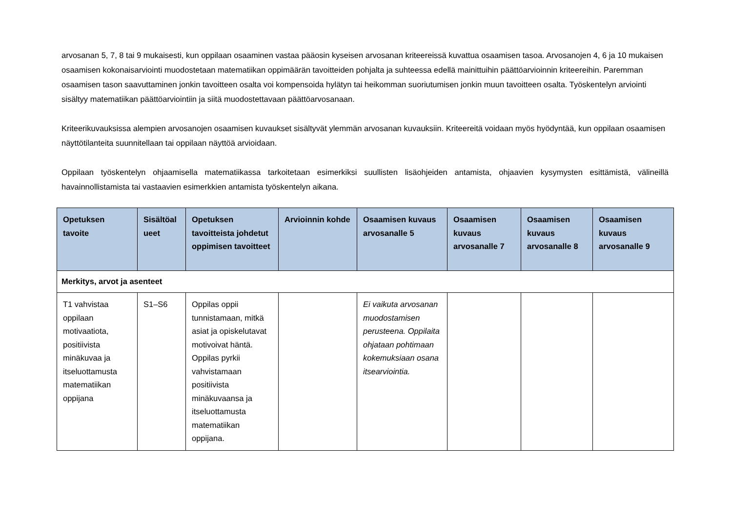arvosanan 5, 7, 8 tai 9 mukaisesti, kun oppilaan osaaminen vastaa pääosin kyseisen arvosanan kriteereissä kuvattua osaamisen tasoa. Arvosanojen 4, 6 ja 10 mukaisen osaamisen kokonaisarviointi muodostetaan matematiikan oppimäärän tavoitteiden pohjalta ja suhteessa edellä mainittuihin päättöarvioinnin kriteereihin. Paremman osaamisen tason saavuttaminen jonkin tavoitteen osalta voi kompensoida hylätyn tai heikomman suoriutumisen jonkin muun tavoitteen osalta. Työskentelyn arviointi sisältyy matematiikan päättöarviointiin ja siitä muodostettavaan päättöarvosanaan.
Kriteerikuvauksissa alempien arvosanojen osaamisen kuvaukset sisältyvät ylemmän arvosanan kuvauksiin. Kriteereitä voidaan myös hyödyntää, kun oppilaan osaamisen näyttötilanteita suunnitellaan tai oppilaan näyttöä arvioidaan.
Oppilaan työskentelyn ohjaamisella matematiikassa tarkoitetaan esimerkiksi suullisten lisäohjeiden antamista, ohjaavien kysymysten esittämistä, välineillä havainnollistamista tai vastaavien esimerkkien antamista työskentelyn aikana.
| Opetuksen tavoite | Sisältöal ueet | Opetuksen tavoitteista johdetut oppimisen tavoitteet | Arvioinnin kohde | Osaamisen kuvaus arvosanalle 5 | Osaamisen kuvaus arvosanalle 7 | Osaamisen kuvaus arvosanalle 8 | Osaamisen kuvaus arvosanalle 9 |
| --- | --- | --- | --- | --- | --- | --- | --- |
| Merkitys, arvot ja asenteet | | | | | | | |
| T1 vahvistaa oppilaan motivaatiota, positiivista minäkuvaa ja itseluottamusta matematiikan oppijana | S1–S6 | Oppilas oppii tunnistamaan, mitkä asiat ja opiskelutavat motivoivat häntä. Oppilas pyrkii vahvistamaan positiivista minäkuvaansa ja itseluottamusta matematiikan oppijana. | | Ei vaikuta arvosanan muodostamisen perusteena. Oppilaita ohjataan pohtimaan kokemuksiaan osana itsearviointia. | | | |